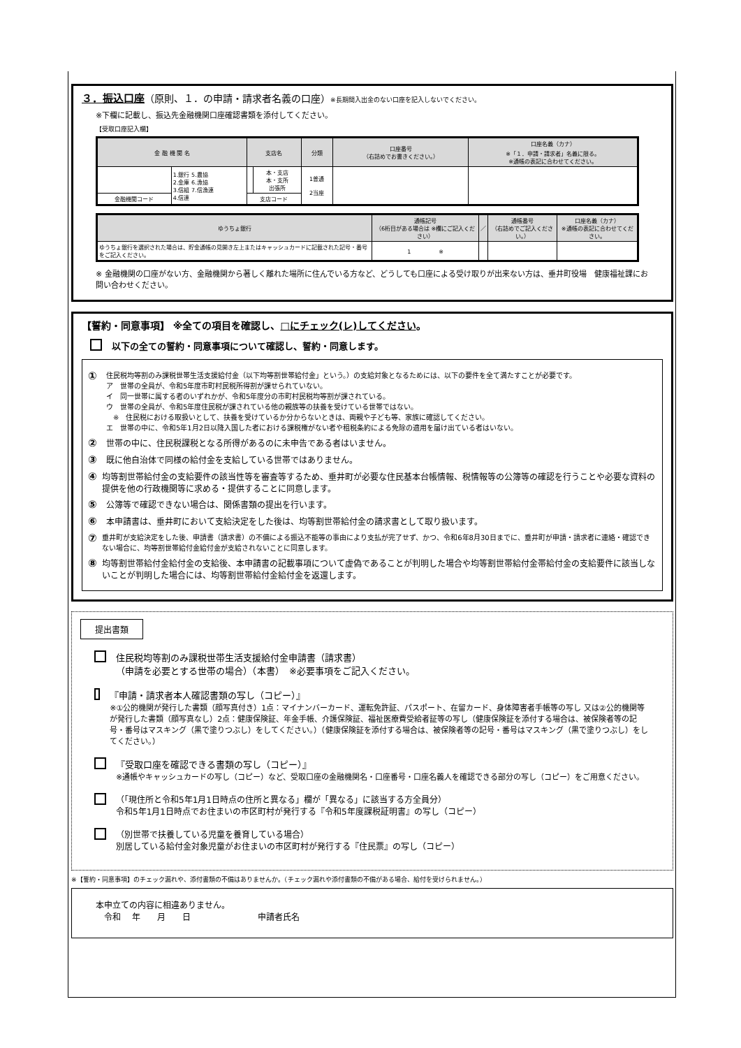３．振込口座（原則、１．の申請・請求者名義の口座）※長期間入出金のない口座を記入しないでください。
※下欄に記載し、振込先金融機関口座確認書類を添付してください。
【受取口座記入欄】
| 金 融 機 関 名 | | 支店名 | | 分類 | 口座番号 （右詰めでお書きください。） | 口座名義（カナ） ※「１．申請・請求者」名義に限る。 ※通帳の表記に合わせてください。 |
| --- | --- | --- | --- | --- | --- | --- |
| | 1.銀行 5.農協 2.金庫 6.漁協 3.信組 7.信漁連 4.信連 | | 本・支店 本・支所 出張所 | 1普通 2当座 | | |
| 金融機関コード | | 支店コード | | | | |
| ゆうちょ銀行 | 通帳記号 （6桁目がある場合は ※欄にご記入ください） | ／ | 通帳番号 （右詰めでご記入ください。） | 口座名義（カナ） ※通帳の表記に合わせてください。 |
| --- | --- | --- | --- | --- |
| ゆうちょ銀行を選択された場合は、貯金通帳の見開き左上またはキャッシュカードに記載された記号・番号をご記入ください。 | 1 ※ | | | |
※ 金融機関の口座がない方、金融機関から著しく離れた場所に住んでいる方など、どうしても口座による受け取りが出来ない方は、垂井町役場　健康福祉課にお問い合わせください。
【誓約・同意事項】 ※全ての項目を確認し、□にチェック(レ)してください。
以下の全ての誓約・同意事項について確認し、誓約・同意します。
①
住民税均等割のみ課税世帯生活支援給付金（以下均等割世帯給付金」という。）の支給対象となるためには、以下の要件を全て満たすことが必要です。
ア　世帯の全員が、令和5年度市町村民税所得割が課せられていない。
イ　同一世帯に属する者のいずれかが、令和5年度分の市町村民税均等割が課されている。
ウ　世帯の全員が、令和5年度住民税が課されている他の親族等の扶養を受けている世帯ではない。
　※　住民税における取扱いとして、扶養を受けているか分からないときは、両親や子ども等、家族に確認してください。
エ　世帯の中に、令和5年1月2日以降入国した者における課税権がない者や租税条約による免除の適用を届け出ている者はいない。
②
世帯の中に、住民税課税となる所得があるのに未申告である者はいません。
③
既に他自治体で同様の給付金を支給している世帯ではありません。
④
均等割世帯給付金の支給要件の該当性等を審査等するため、垂井町が必要な住民基本台帳情報、税情報等の公簿等の確認を行うことや必要な資料の提供を他の行政機関等に求める・提供することに同意します。
⑤
公簿等で確認できない場合は、関係書類の提出を行います。
⑥
本申請書は、垂井町において支給決定をした後は、均等割世帯給付金の請求書として取り扱います。
⑦
垂井町が支給決定をした後、申請書（請求書）の不備による振込不能等の事由により支払が完了せず、かつ、令和6年8月30日までに、垂井町が申請・請求者に連絡・確認できない場合に、均等割世帯給付金給付金が支給されないことに同意します。
⑧
均等割世帯給付金給付金の支給後、本申請書の記載事項について虚偽であることが判明した場合や均等割世帯給付金帯給付金の支給要件に該当しないことが判明した場合には、均等割世帯給付金給付金を返還します。
提出書類
住民税均等割のみ課税世帯生活支援給付金申請書（請求書）
（申請を必要とする世帯の場合）（本書）　※必要事項をご記入ください。
『申請・請求者本人確認書類の写し（コピー）』
※①公的機関が発行した書類（顔写真付き）1点：マイナンバーカード、運転免許証、パスポート、在留カード、身体障害者手帳等の写し 又は②公的機関等が発行した書類（顔写真なし）2点：健康保険証、年金手帳、介護保険証、福祉医療費受給者証等の写し（健康保険証を添付する場合は、被保険者等の記号・番号はマスキング（黒で塗りつぶし）をしてください。）（健康保険証を添付する場合は、被保険者等の記号・番号はマスキング（黒で塗りつぶし）をしてください。）
『受取口座を確認できる書類の写し（コピー）』
※通帳やキャッシュカードの写し（コピー）など、受取口座の金融機関名・口座番号・口座名義人を確認できる部分の写し（コピー）をご用意ください。
（「現住所と令和5年1月1日時点の住所と異なる」欄が「異なる」に該当する方全員分）
令和5年1月1日時点でお住まいの市区町村が発行する『令和5年度課税証明書』の写し（コピー）
（別世帯で扶養している児童を養育している場合）
別居している給付金対象児童がお住まいの市区町村が発行する『住民票』の写し（コピー）
※【誓約・同意事項】のチェック漏れや、添付書類の不備はありませんか。（チェック漏れや添付書類の不備がある場合、給付を受けられません。）
本申立ての内容に相違ありません。
　令和　 年　　月　　日　　　　　　　　申請者氏名